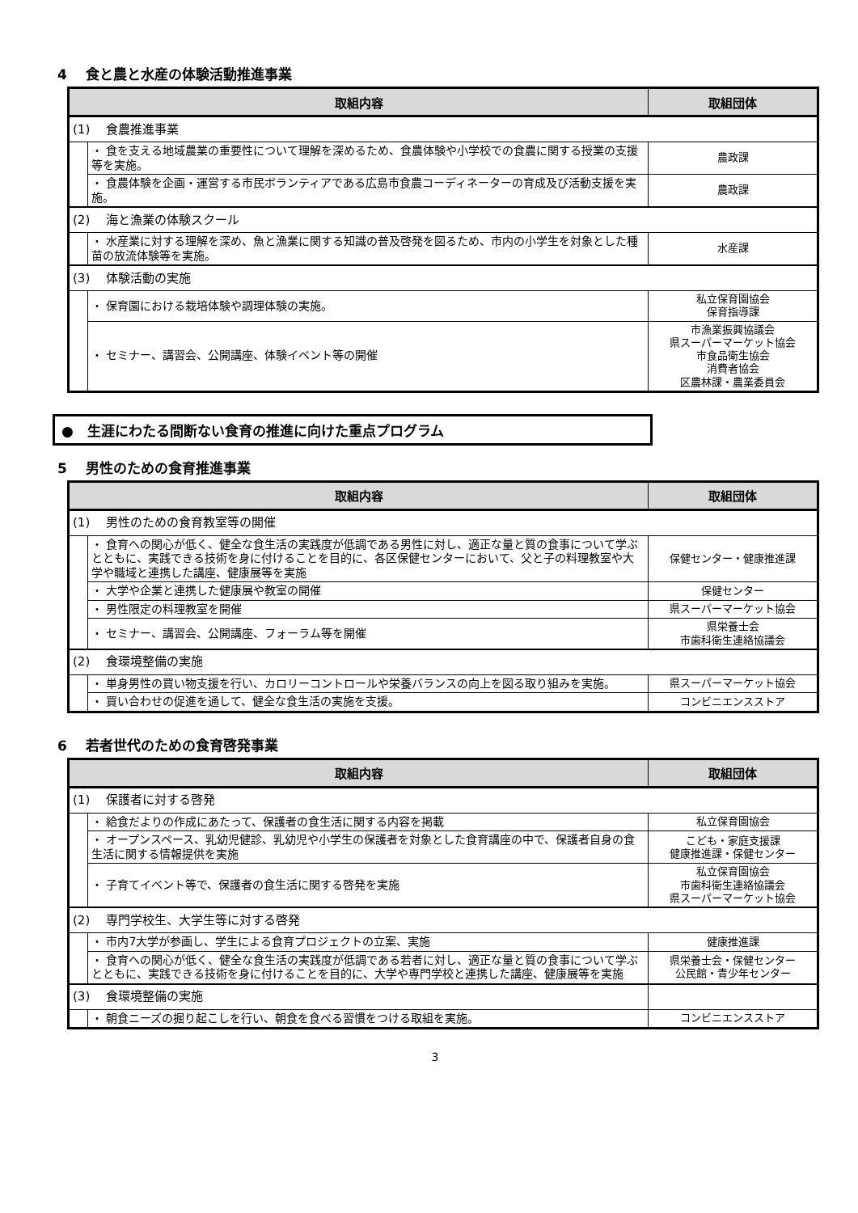4　 食と農と水産の体験活動推進事業
| 取組内容 | | 取組団体 |
| --- | --- | --- |
| (1) 食農推進事業 | | |
| | ・ 食を支える地域農業の重要性について理解を深めるため、食農体験や小学校での食農に関する授業の支援等を実施。 | 農政課 |
| | ・ 食農体験を企画・運営する市民ボランティアである広島市食農コーディネーターの育成及び活動支援を実施。 | 農政課 |
| (2) 海と漁業の体験スクール | | |
| | ・ 水産業に対する理解を深め、魚と漁業に関する知識の普及啓発を図るため、市内の小学生を対象とした種苗の放流体験等を実施。 | 水産課 |
| (3) 体験活動の実施 | | |
| | ・ 保育園における栽培体験や調理体験の実施。 | 私立保育園協会 保育指導課 |
| | ・ セミナー、講習会、公開講座、体験イベント等の開催 | 市漁業振興協議会 県スーパーマーケット協会 市食品衛生協会 消費者協会 区農林課・農業委員会 |
●　生涯にわたる間断ない食育の推進に向けた重点プログラム
5　 男性のための食育推進事業
| 取組内容 | | 取組団体 |
| --- | --- | --- |
| (1) 男性のための食育教室等の開催 | | |
| | ・ 食育への関心が低く、健全な食生活の実践度が低調である男性に対し、適正な量と質の食事について学ぶとともに、実践できる技術を身に付けることを目的に、各区保健センターにおいて、父と子の料理教室や大学や職域と連携した講座、健康展等を実施 | 保健センター・健康推進課 |
| | ・ 大学や企業と連携した健康展や教室の開催 | 保健センター |
| | ・ 男性限定の料理教室を開催 | 県スーパーマーケット協会 |
| | ・ セミナー、講習会、公開講座、フォーラム等を開催 | 県栄養士会 市歯科衛生連絡協議会 |
| (2) 食環境整備の実施 | | |
| | ・ 単身男性の買い物支援を行い、カロリーコントロールや栄養バランスの向上を図る取り組みを実施。 | 県スーパーマーケット協会 |
| | ・ 買い合わせの促進を通して、健全な食生活の実施を支援。 | コンビニエンスストア |
6　 若者世代のための食育啓発事業
| 取組内容 | | 取組団体 |
| --- | --- | --- |
| (1) 保護者に対する啓発 | | |
| | ・ 給食だよりの作成にあたって、保護者の食生活に関する内容を掲載 | 私立保育園協会 |
| | ・ オープンスペース、乳幼児健診、乳幼児や小学生の保護者を対象とした食育講座の中で、保護者自身の食生活に関する情報提供を実施 | こども・家庭支援課 健康推進課・保健センター |
| | ・ 子育てイベント等で、保護者の食生活に関する啓発を実施 | 私立保育園協会 市歯科衛生連絡協議会 県スーパーマーケット協会 |
| (2) 専門学校生、大学生等に対する啓発 | | |
| | ・ 市内7大学が参画し、学生による食育プロジェクトの立案、実施 | 健康推進課 |
| | ・ 食育への関心が低く、健全な食生活の実践度が低調である若者に対し、適正な量と質の食事について学ぶとともに、実践できる技術を身に付けることを目的に、大学や専門学校と連携した講座、健康展等を実施 | 県栄養士会・保健センター 公民館・青少年センター |
| (3) 食環境整備の実施 | | |
| | ・ 朝食ニーズの掘り起こしを行い、朝食を食べる習慣をつける取組を実施。 | コンビニエンスストア |
3